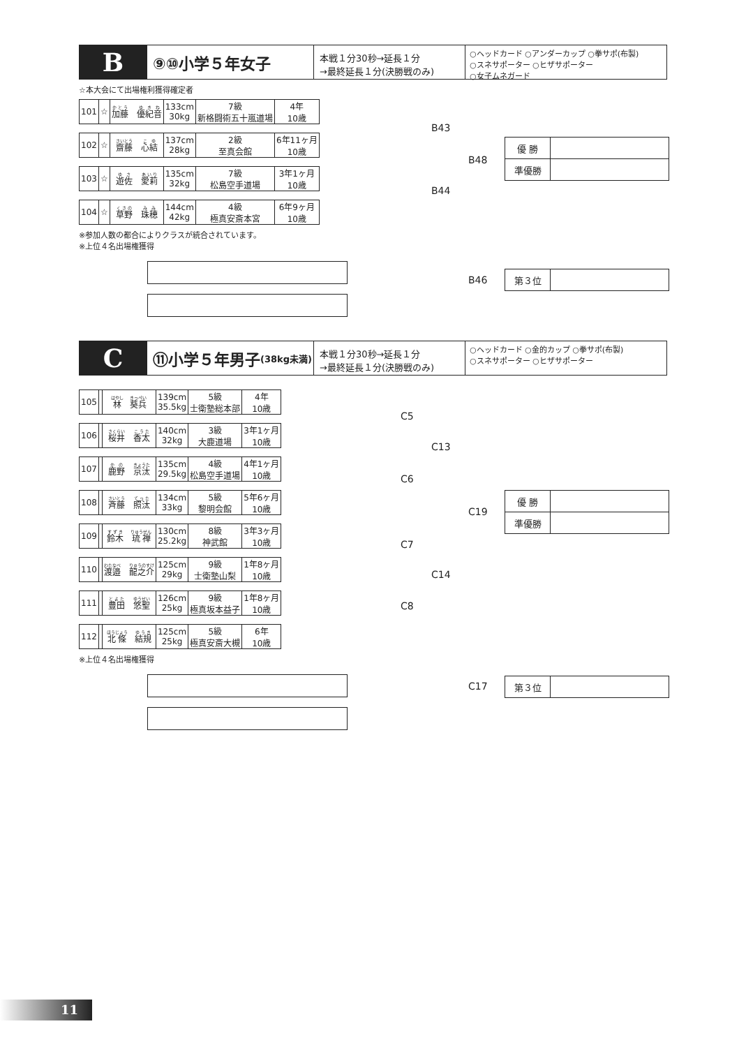B
⑨⑩小学５年女子
本戦１分30秒→延長１分
→最終延長１分(決勝戦のみ)
○ヘッドカード ○アンダーカップ ○拳サポ(布製)
○スネサポーター ○ヒザサポーター
○女子ムネガード
☆本大会にて出場権利獲得確定者
| 101 | ☆ | 加藤 優紀音 | 133cm 30kg | 7級 新格闘術五十嵐道場 | 4年 10歳 |
| 102 | ☆ | 齋藤 心結 | 137cm 28kg | 2級 至真会館 | 6年11ヶ月 10歳 |
| 103 | ☆ | 遊佐 愛莉 | 135cm 32kg | 7級 松島空手道場 | 3年1ヶ月 10歳 |
| 104 | ☆ | 草野 珠穂 | 144cm 42kg | 4級 極真安斎本宮 | 6年9ヶ月 10歳 |
※参加人数の都合によりクラスが統合されています。
※上位４名出場権獲得
B43
B48
B44
B46
| 優 勝 | |
| 準優勝 | |
| 第３位 | |
C
⑪小学５年男子 (38kg未満)
本戦１分30秒→延長１分
→最終延長１分(決勝戦のみ)
○ヘッドカード ○金的カップ ○拳サポ(布製)
○スネサポーター ○ヒザサポーター
| 105 | | 林 葵兵 | 139cm 35.5kg | 5級 士衛塾総本部 | 4年 10歳 |
| 106 | | 桜井 香太 | 140cm 32kg | 3級 大鹿道場 | 3年1ヶ月 10歳 |
| 107 | | 鹿野 京汰 | 135cm 29.5kg | 4級 松島空手道場 | 4年1ヶ月 10歳 |
| 108 | | 斉藤 照汰 | 134cm 33kg | 5級 黎明会館 | 5年6ヶ月 10歳 |
| 109 | | 鈴木 琉禅 | 130cm 25.2kg | 8級 神武館 | 3年3ヶ月 10歳 |
| 110 | | 渡邉 龍之介 | 125cm 29kg | 9級 士衛塾山梨 | 1年8ヶ月 10歳 |
| 111 | | 豊田 悠聖 | 126cm 25kg | 9級 極真坂本益子 | 1年8ヶ月 10歳 |
| 112 | | 北條 結規 | 125cm 25kg | 5級 極真安斎大槻 | 6年 10歳 |
※上位４名出場権獲得
C5
C13
C6
C19
C7
C14
C8
C17
| 優 勝 | |
| 準優勝 | |
| 第３位 | |
11